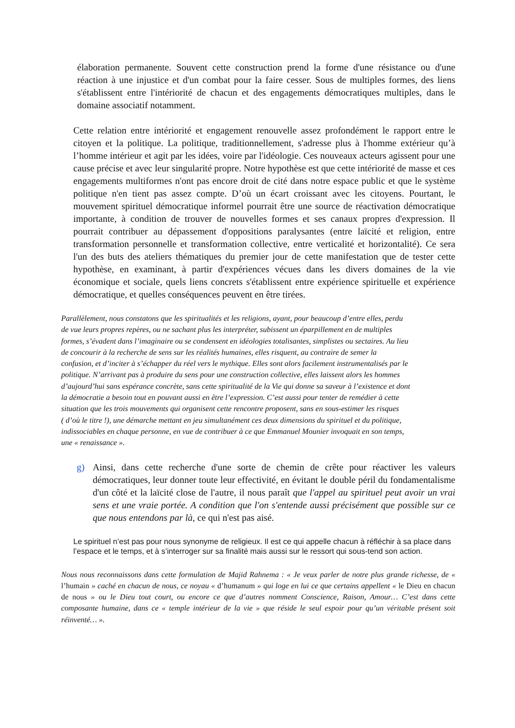élaboration permanente. Souvent cette construction prend la forme d'une résistance ou d'une réaction à une injustice et d'un combat pour la faire cesser. Sous de multiples formes, des liens s'établissent entre l'intériorité de chacun et des engagements démocratiques multiples, dans le domaine associatif notamment.
Cette relation entre intériorité et engagement renouvelle assez profondément le rapport entre le citoyen et la politique. La politique, traditionnellement, s'adresse plus à l'homme extérieur qu’à l’homme intérieur et agit par les idées, voire par l'idéologie. Ces nouveaux acteurs agissent pour une cause précise et avec leur singularité propre. Notre hypothèse est que cette intériorité de masse et ces engagements multiformes n'ont pas encore droit de cité dans notre espace public et que le système politique n'en tient pas assez compte. D’où un écart croissant avec les citoyens. Pourtant, le mouvement spirituel démocratique informel pourrait être une source de réactivation démocratique importante, à condition de trouver de nouvelles formes et ses canaux propres d'expression. Il pourrait contribuer au dépassement d'oppositions paralysantes (entre laïcité et religion, entre transformation personnelle et transformation collective, entre verticalité et horizontalité). Ce sera l'un des buts des ateliers thématiques du premier jour de cette manifestation que de tester cette hypothèse, en examinant, à partir d'expériences vécues dans les divers domaines de la vie économique et sociale, quels liens concrets s'établissent entre expérience spirituelle et expérience démocratique, et quelles conséquences peuvent en être tirées.
Parallèlement, nous constatons que les spiritualités et les religions, ayant, pour beaucoup d’entre elles, perdu
de vue leurs propres repères, ou ne sachant plus les interpréter, subissent un éparpillement en de multiples
formes, s’évadent dans l’imaginaire ou se condensent en idéologies totalisantes, simplistes ou sectaires. Au lieu
de concourir à la recherche de sens sur les réalités humaines, elles risquent, au contraire de semer la
confusion, et d’inciter à s’échapper du réel vers le mythique. Elles sont alors facilement instrumentalisés par le
politique. N’arrivant pas à produire du sens pour une construction collective, elles laissent alors les hommes
d’aujourd’hui sans espérance concrète, sans cette spiritualité de la Vie qui donne sa saveur à l’existence et dont
la démocratie a besoin tout en pouvant aussi en être l’expression. C’est aussi pour tenter de remédier à cette
situation que les trois mouvements qui organisent cette rencontre proposent, sans en sous-estimer les risques
( d’où le titre !), une démarche mettant en jeu simultanément ces deux dimensions du spirituel et du politique,
indissociables en chaque personne, en vue de contribuer à ce que Emmanuel Mounier invoquait en son temps,
une « renaissance ».
g) Ainsi, dans cette recherche d'une sorte de chemin de crête pour réactiver les valeurs démocratiques, leur donner toute leur effectivité, en évitant le double péril du fondamentalisme d'un côté et la laïcité close de l'autre, il nous paraît que l'appel au spirituel peut avoir un vrai sens et une vraie portée. A condition que l'on s'entende aussi précisément que possible sur ce que nous entendons par là, ce qui n'est pas aisé.
Le spirituel n’est pas pour nous synonyme de religieux. Il est ce qui appelle chacun à réfléchir à sa place dans l’espace et le temps, et à s’interroger sur sa finalité mais aussi sur le ressort qui sous-tend son action.
Nous nous reconnaissons dans cette formulation de Majid Rahnema : « Je veux parler de notre plus grande richesse, de « l’humain » caché en chacun de nous, ce noyau « d’humanum » qui loge en lui ce que certains appellent « le Dieu en chacun de nous » ou le Dieu tout court, ou encore ce que d’autres nomment Conscience, Raison, Amour… C’est dans cette composante humaine, dans ce « temple intérieur de la vie » que réside le seul espoir pour qu’un véritable présent soit réinventé… ».